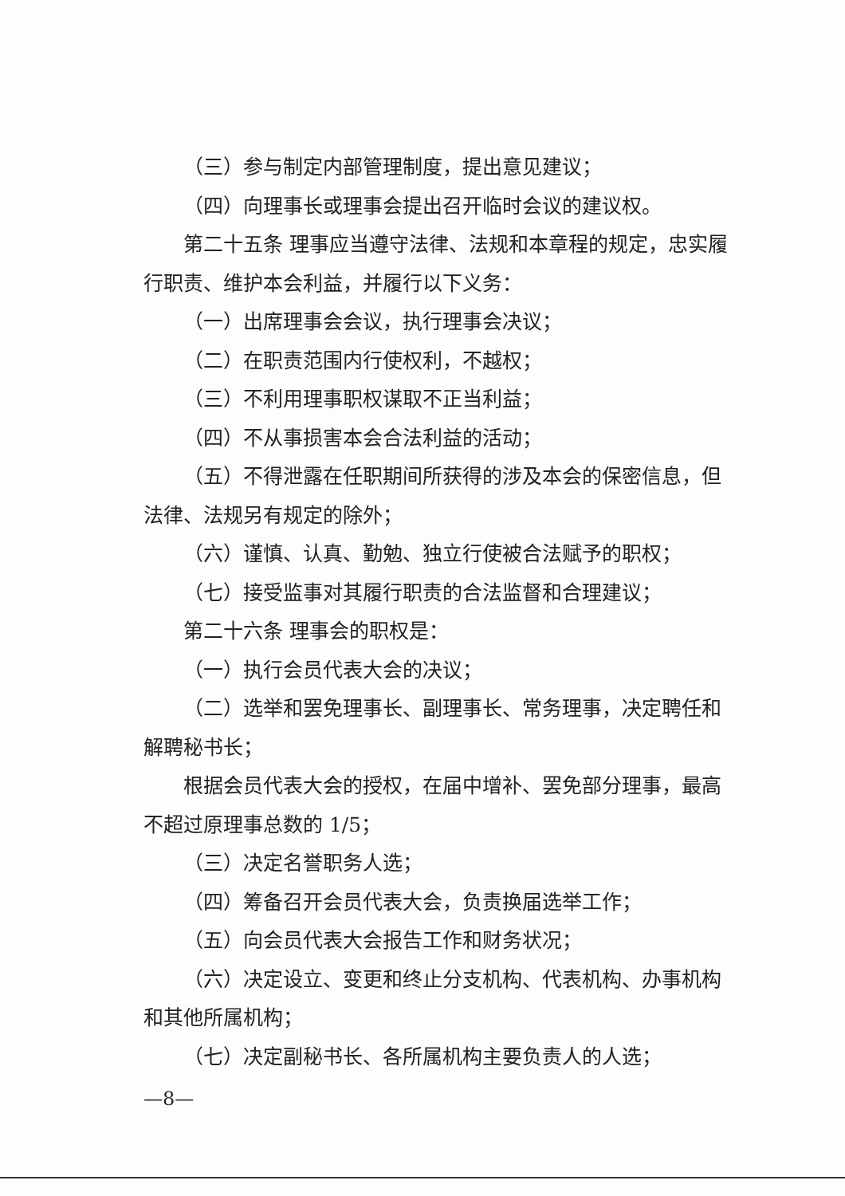（三）参与制定内部管理制度，提出意见建议；
（四）向理事长或理事会提出召开临时会议的建议权。
第二十五条 理事应当遵守法律、法规和本章程的规定，忠实履行职责、维护本会利益，并履行以下义务：
（一）出席理事会会议，执行理事会决议；
（二）在职责范围内行使权利，不越权；
（三）不利用理事职权谋取不正当利益；
（四）不从事损害本会合法利益的活动；
（五）不得泄露在任职期间所获得的涉及本会的保密信息，但法律、法规另有规定的除外；
（六）谨慎、认真、勤勉、独立行使被合法赋予的职权；
（七）接受监事对其履行职责的合法监督和合理建议；
第二十六条 理事会的职权是：
（一）执行会员代表大会的决议；
（二）选举和罢免理事长、副理事长、常务理事，决定聘任和解聘秘书长；
根据会员代表大会的授权，在届中增补、罢免部分理事，最高不超过原理事总数的 1/5；
（三）决定名誉职务人选；
（四）筹备召开会员代表大会，负责换届选举工作；
（五）向会员代表大会报告工作和财务状况；
（六）决定设立、变更和终止分支机构、代表机构、办事机构和其他所属机构；
（七）决定副秘书长、各所属机构主要负责人的人选；
—8—